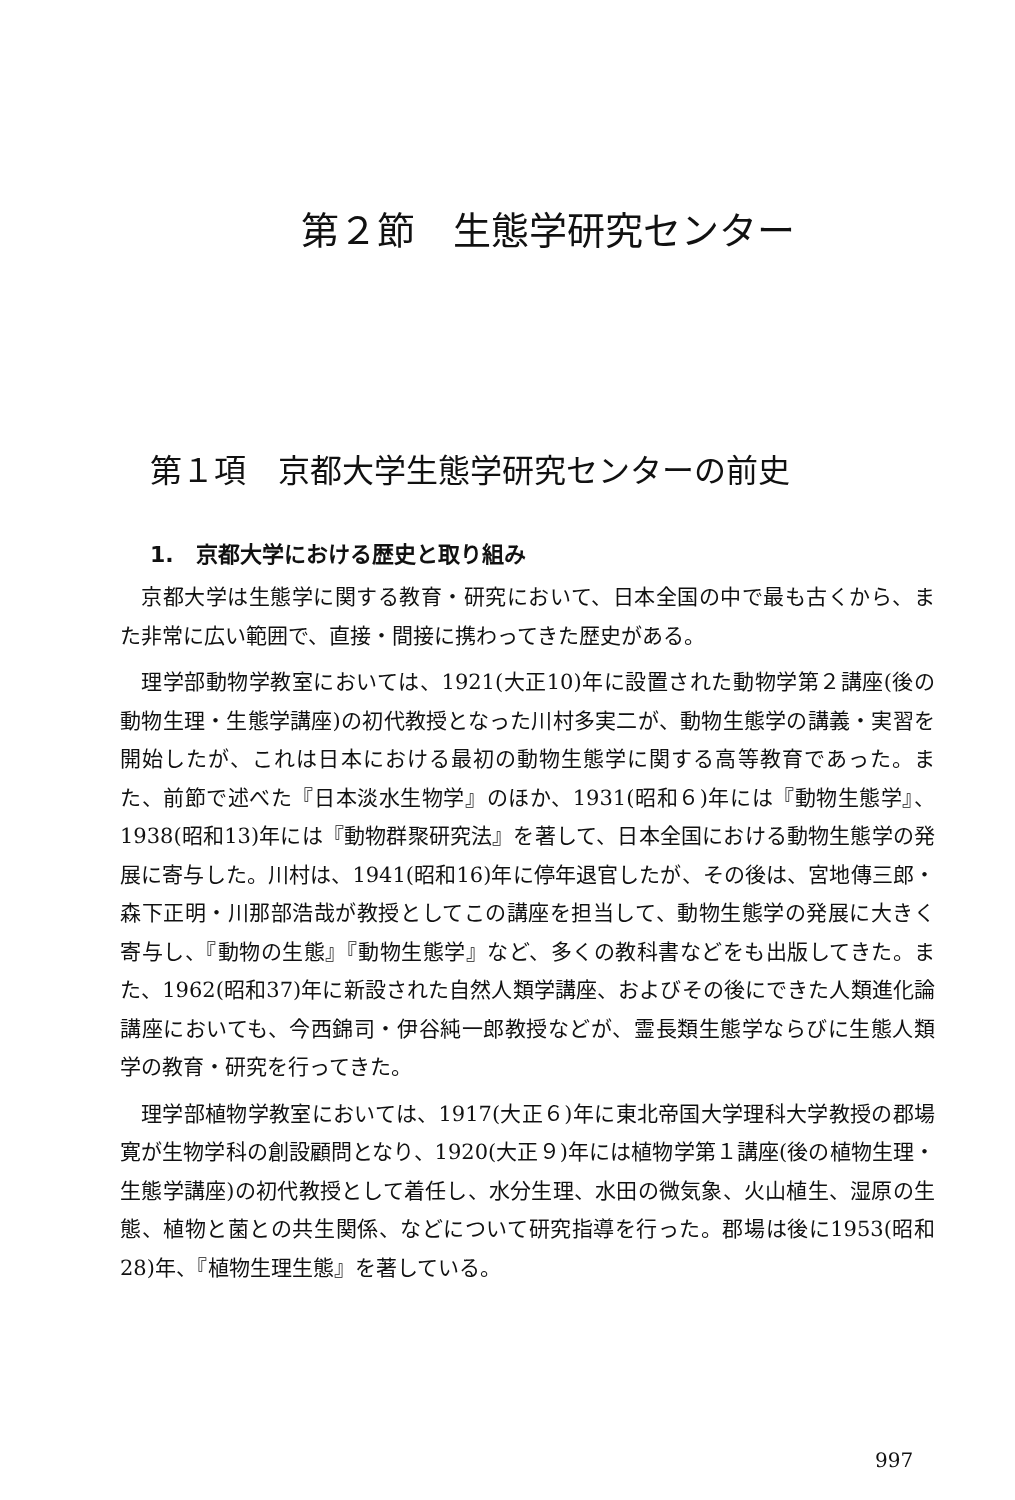第２節　生態学研究センター
第１項　京都大学生態学研究センターの前史
1.　京都大学における歴史と取り組み
京都大学は生態学に関する教育・研究において、日本全国の中で最も古くから、また非常に広い範囲で、直接・間接に携わってきた歴史がある。
理学部動物学教室においては、1921(大正10)年に設置された動物学第２講座(後の動物生理・生態学講座)の初代教授となった川村多実二が、動物生態学の講義・実習を開始したが、これは日本における最初の動物生態学に関する高等教育であった。また、前節で述べた『日本淡水生物学』のほか、1931(昭和６)年には『動物生態学』、1938(昭和13)年には『動物群聚研究法』を著して、日本全国における動物生態学の発展に寄与した。川村は、1941(昭和16)年に停年退官したが、その後は、宮地傳三郎・森下正明・川那部浩哉が教授としてこの講座を担当して、動物生態学の発展に大きく寄与し、『動物の生態』『動物生態学』など、多くの教科書などをも出版してきた。また、1962(昭和37)年に新設された自然人類学講座、およびその後にできた人類進化論講座においても、今西錦司・伊谷純一郎教授などが、霊長類生態学ならびに生態人類学の教育・研究を行ってきた。
理学部植物学教室においては、1917(大正６)年に東北帝国大学理科大学教授の郡場寛が生物学科の創設顧問となり、1920(大正９)年には植物学第１講座(後の植物生理・生態学講座)の初代教授として着任し、水分生理、水田の微気象、火山植生、湿原の生態、植物と菌との共生関係、などについて研究指導を行った。郡場は後に1953(昭和28)年、『植物生理生態』を著している。
997